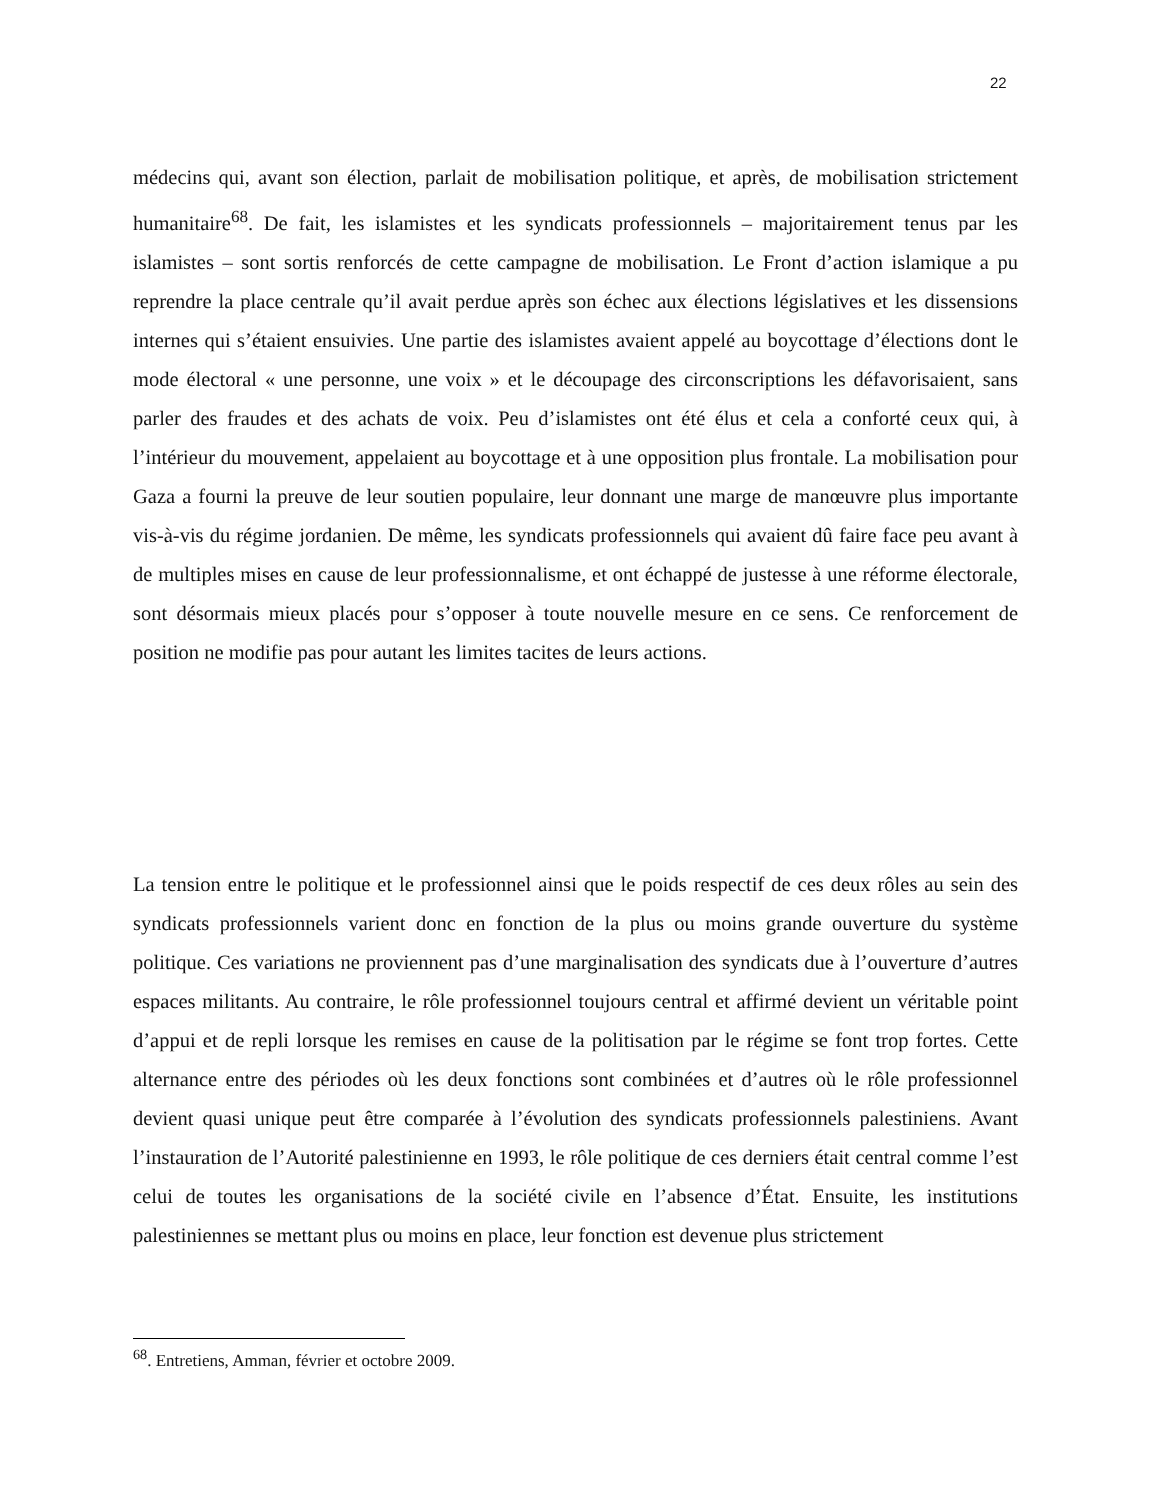22
médecins qui, avant son élection, parlait de mobilisation politique, et après, de mobilisation strictement humanitaire<sup>68</sup>. De fait, les islamistes et les syndicats professionnels – majoritairement tenus par les islamistes – sont sortis renforcés de cette campagne de mobilisation. Le Front d’action islamique a pu reprendre la place centrale qu’il avait perdue après son échec aux élections législatives et les dissensions internes qui s’étaient ensuivies. Une partie des islamistes avaient appelé au boycottage d’élections dont le mode électoral « une personne, une voix » et le découpage des circonscriptions les défavorisaient, sans parler des fraudes et des achats de voix. Peu d’islamistes ont été élus et cela a conforté ceux qui, à l’intérieur du mouvement, appelaient au boycottage et à une opposition plus frontale. La mobilisation pour Gaza a fourni la preuve de leur soutien populaire, leur donnant une marge de manœuvre plus importante vis-à-vis du régime jordanien. De même, les syndicats professionnels qui avaient dû faire face peu avant à de multiples mises en cause de leur professionnalisme, et ont échappé de justesse à une réforme électorale, sont désormais mieux placés pour s’opposer à toute nouvelle mesure en ce sens. Ce renforcement de position ne modifie pas pour autant les limites tacites de leurs actions.
La tension entre le politique et le professionnel ainsi que le poids respectif de ces deux rôles au sein des syndicats professionnels varient donc en fonction de la plus ou moins grande ouverture du système politique. Ces variations ne proviennent pas d’une marginalisation des syndicats due à l’ouverture d’autres espaces militants. Au contraire, le rôle professionnel toujours central et affirmé devient un véritable point d’appui et de repli lorsque les remises en cause de la politisation par le régime se font trop fortes. Cette alternance entre des périodes où les deux fonctions sont combinées et d’autres où le rôle professionnel devient quasi unique peut être comparée à l’évolution des syndicats professionnels palestiniens. Avant l’instauration de l’Autorité palestinienne en 1993, le rôle politique de ces derniers était central comme l’est celui de toutes les organisations de la société civile en l’absence d’État. Ensuite, les institutions palestiniennes se mettant plus ou moins en place, leur fonction est devenue plus strictement
<sup>68</sup>. Entretiens, Amman, février et octobre 2009.